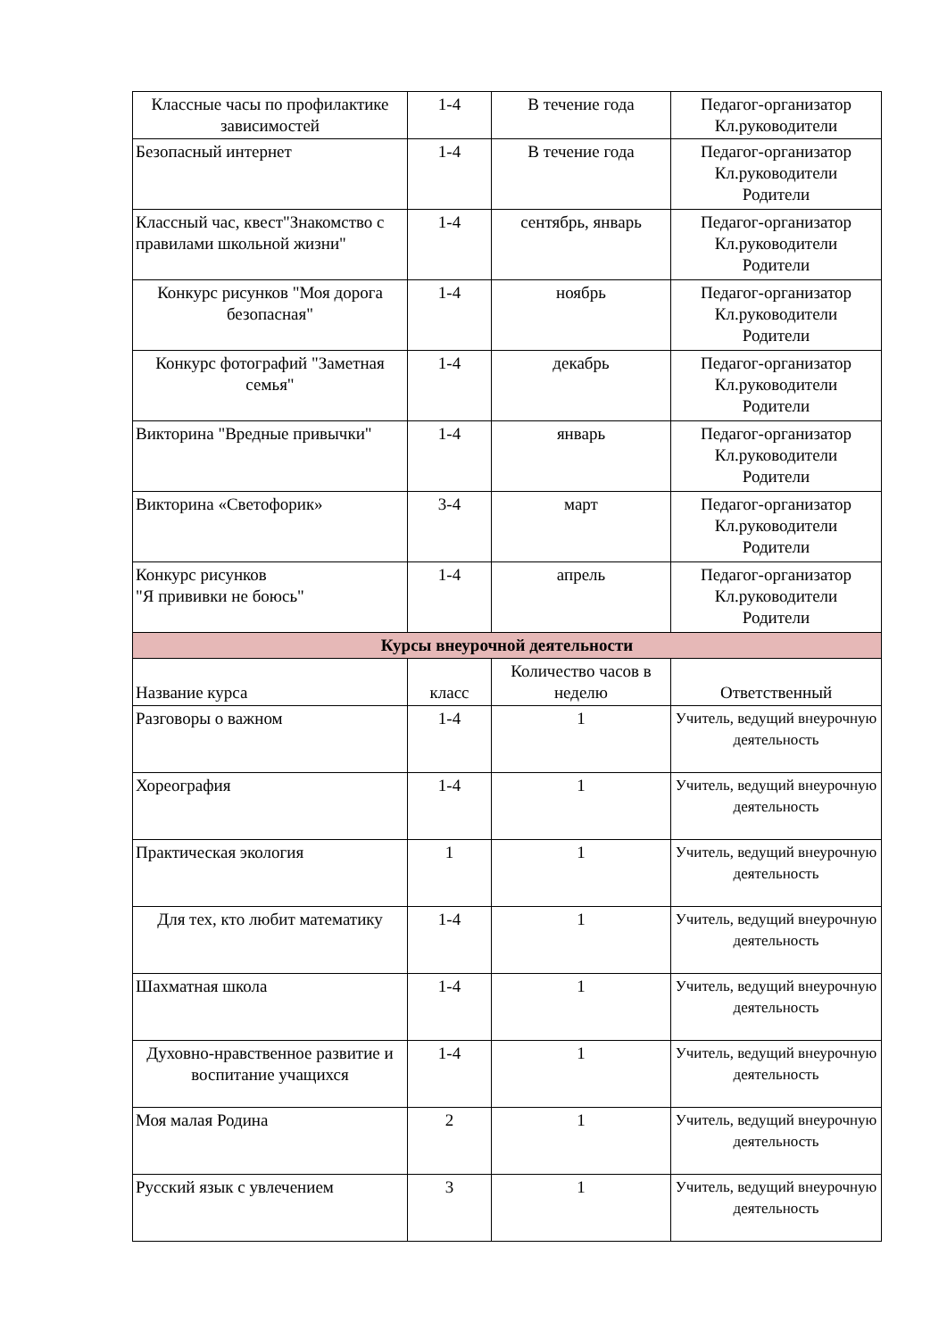| Классные часы по профилактике зависимостей | 1-4 | В течение года | Педагог-организатор Кл.руководители |
| Безопасный интернет | 1-4 | В течение года | Педагог-организатор Кл.руководители Родители |
| Классный час, квест"Знакомство с правилами школьной жизни" | 1-4 | сентябрь, январь | Педагог-организатор Кл.руководители Родители |
| Конкурс рисунков "Моя дорога безопасная" | 1-4 | ноябрь | Педагог-организатор Кл.руководители Родители |
| Конкурс фотографий "Заметная семья" | 1-4 | декабрь | Педагог-организатор Кл.руководители Родители |
| Викторина "Вредные привычки" | 1-4 | январь | Педагог-организатор Кл.руководители Родители |
| Викторина «Светофорик» | 3-4 | март | Педагог-организатор Кл.руководители Родители |
| Конкурс рисунков "Я прививки не боюсь" | 1-4 | апрель | Педагог-организатор Кл.руководители Родители |
| Курсы внеурочной деятельности | | | |
| Название курса | класс | Количество часов в неделю | Ответственный |
| Разговоры о важном | 1-4 | 1 | Учитель, ведущий внеурочную деятельность |
| Хореография | 1-4 | 1 | Учитель, ведущий внеурочную деятельность |
| Практическая экология | 1 | 1 | Учитель, ведущий внеурочную деятельность |
| Для тех, кто любит математику | 1-4 | 1 | Учитель, ведущий внеурочную деятельность |
| Шахматная школа | 1-4 | 1 | Учитель, ведущий внеурочную деятельность |
| Духовно-нравственное развитие и воспитание учащихся | 1-4 | 1 | Учитель, ведущий внеурочную деятельность |
| Моя малая Родина | 2 | 1 | Учитель, ведущий внеурочную деятельность |
| Русский язык с увлечением | 3 | 1 | Учитель, ведущий внеурочную деятельность |